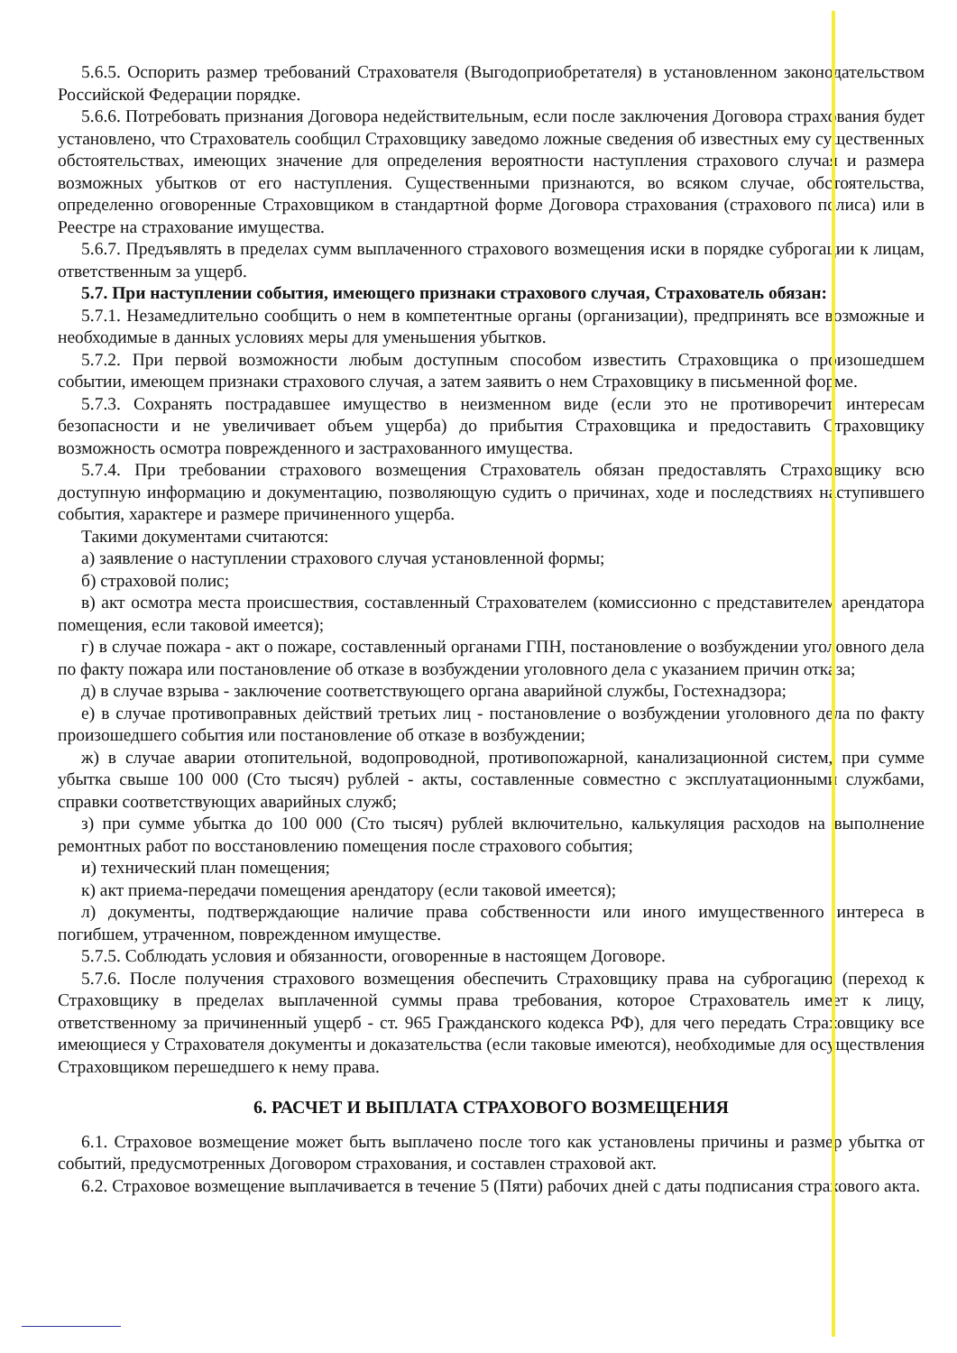5.6.5. Оспорить размер требований Страхователя (Выгодоприобретателя) в установленном законодательством Российской Федерации порядке.
5.6.6. Потребовать признания Договора недействительным, если после заключения Договора страхования будет установлено, что Страхователь сообщил Страховщику заведомо ложные сведения об известных ему существенных обстоятельствах, имеющих значение для определения вероятности наступления страхового случая и размера возможных убытков от его наступления. Существенными признаются, во всяком случае, обстоятельства, определенно оговоренные Страховщиком в стандартной форме Договора страхования (страхового полиса) или в Реестре на страхование имущества.
5.6.7. Предъявлять в пределах сумм выплаченного страхового возмещения иски в порядке суброгации к лицам, ответственным за ущерб.
5.7. При наступлении события, имеющего признаки страхового случая, Страхователь обязан:
5.7.1. Незамедлительно сообщить о нем в компетентные органы (организации), предпринять все возможные и необходимые в данных условиях меры для уменьшения убытков.
5.7.2. При первой возможности любым доступным способом известить Страховщика о произошедшем событии, имеющем признаки страхового случая, а затем заявить о нем Страховщику в письменной форме.
5.7.3. Сохранять пострадавшее имущество в неизменном виде (если это не противоречит интересам безопасности и не увеличивает объем ущерба) до прибытия Страховщика и предоставить Страховщику возможность осмотра поврежденного и застрахованного имущества.
5.7.4. При требовании страхового возмещения Страхователь обязан предоставлять Страховщику всю доступную информацию и документацию, позволяющую судить о причинах, ходе и последствиях наступившего события, характере и размере причиненного ущерба.
Такими документами считаются:
а) заявление о наступлении страхового случая установленной формы;
б) страховой полис;
в) акт осмотра места происшествия, составленный Страхователем (комиссионно с представителем арендатора помещения, если таковой имеется);
г) в случае пожара - акт о пожаре, составленный органами ГПН, постановление о возбуждении уголовного дела по факту пожара или постановление об отказе в возбуждении уголовного дела с указанием причин отказа;
д) в случае взрыва - заключение соответствующего органа аварийной службы, Гостехнадзора;
е) в случае противоправных действий третьих лиц - постановление о возбуждении уголовного дела по факту произошедшего события или постановление об отказе в возбуждении;
ж) в случае аварии отопительной, водопроводной, противопожарной, канализационной систем, при сумме убытка свыше 100 000 (Сто тысяч) рублей - акты, составленные совместно с эксплуатационными службами, справки соответствующих аварийных служб;
з) при сумме убытка до 100 000 (Сто тысяч) рублей включительно, калькуляция расходов на выполнение ремонтных работ по восстановлению помещения после страхового события;
и) технический план помещения;
к) акт приема-передачи помещения арендатору (если таковой имеется);
л) документы, подтверждающие наличие права собственности или иного имущественного интереса в погибшем, утраченном, поврежденном имуществе.
5.7.5. Соблюдать условия и обязанности, оговоренные в настоящем Договоре.
5.7.6. После получения страхового возмещения обеспечить Страховщику права на суброгацию (переход к Страховщику в пределах выплаченной суммы права требования, которое Страхователь имеет к лицу, ответственному за причиненный ущерб - ст. 965 Гражданского кодекса РФ), для чего передать Страховщику все имеющиеся у Страхователя документы и доказательства (если таковые имеются), необходимые для осуществления Страховщиком перешедшего к нему права.
6. РАСЧЕТ И ВЫПЛАТА СТРАХОВОГО ВОЗМЕЩЕНИЯ
6.1. Страховое возмещение может быть выплачено после того как установлены причины и размер убытка от событий, предусмотренных Договором страхования, и составлен страховой акт.
6.2. Страховое возмещение выплачивается в течение 5 (Пяти) рабочих дней с даты подписания страхового акта.